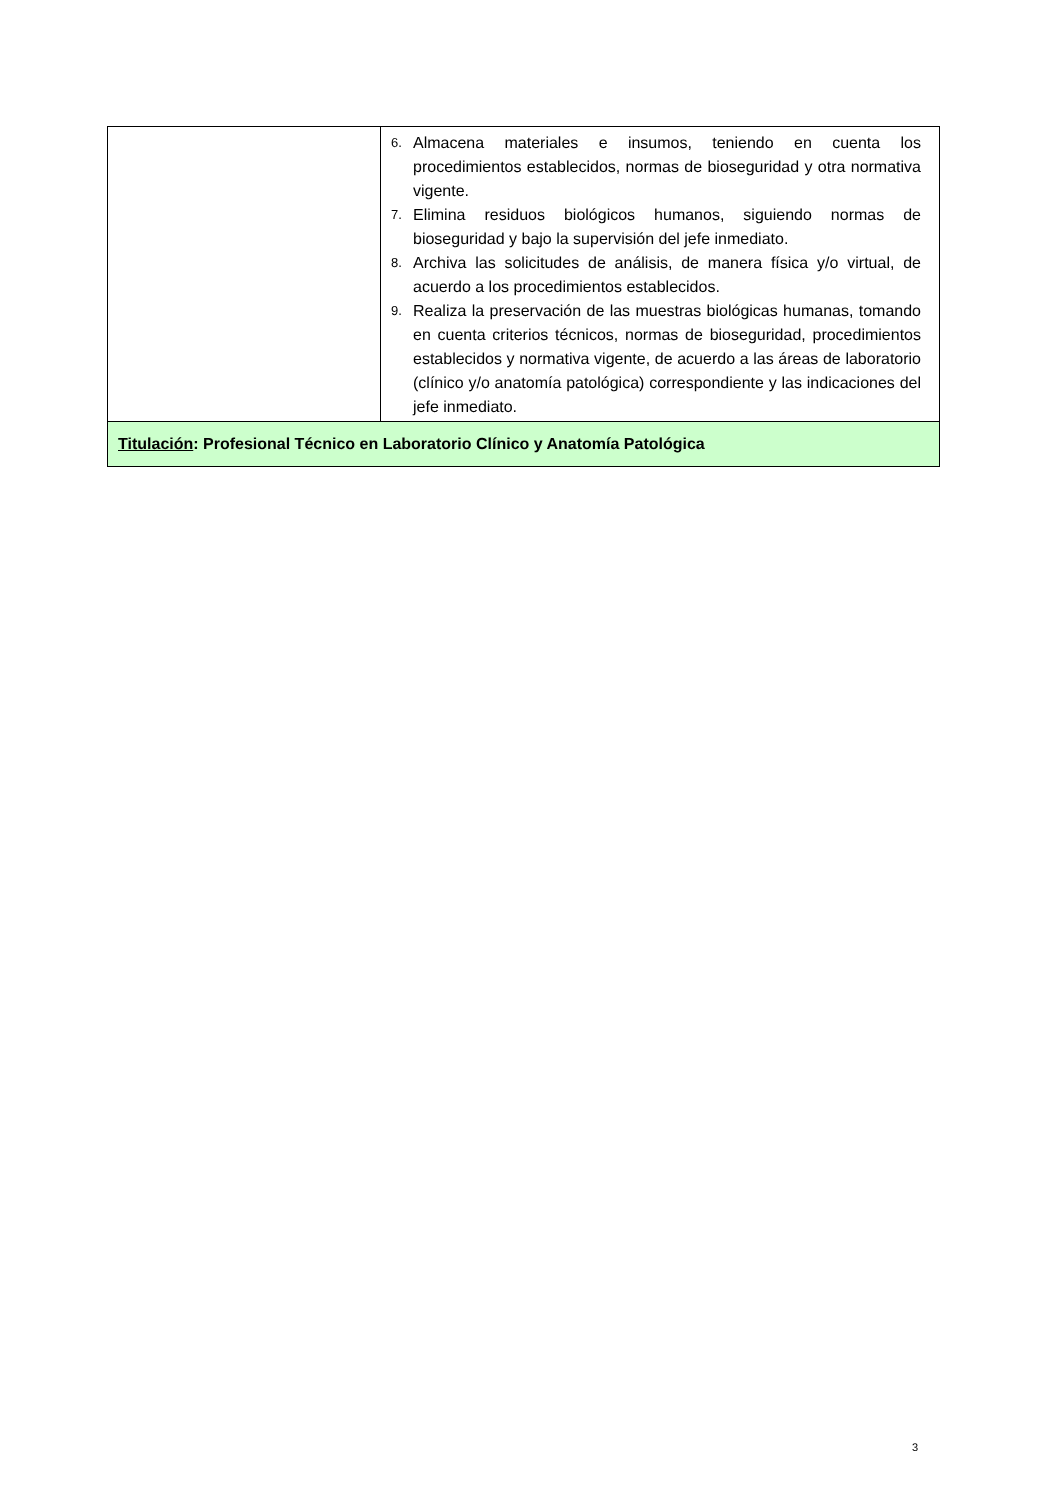| | 6. Almacena materiales e insumos, teniendo en cuenta los procedimientos establecidos, normas de bioseguridad y otra normativa vigente. 7. Elimina residuos biológicos humanos, siguiendo normas de bioseguridad y bajo la supervisión del jefe inmediato. 8. Archiva las solicitudes de análisis, de manera física y/o virtual, de acuerdo a los procedimientos establecidos. 9. Realiza la preservación de las muestras biológicas humanas, tomando en cuenta criterios técnicos, normas de bioseguridad, procedimientos establecidos y normativa vigente, de acuerdo a las áreas de laboratorio (clínico y/o anatomía patológica) correspondiente y las indicaciones del jefe inmediato. |
| Titulación : Profesional Técnico en Laboratorio Clínico y Anatomía Patológica | |
3